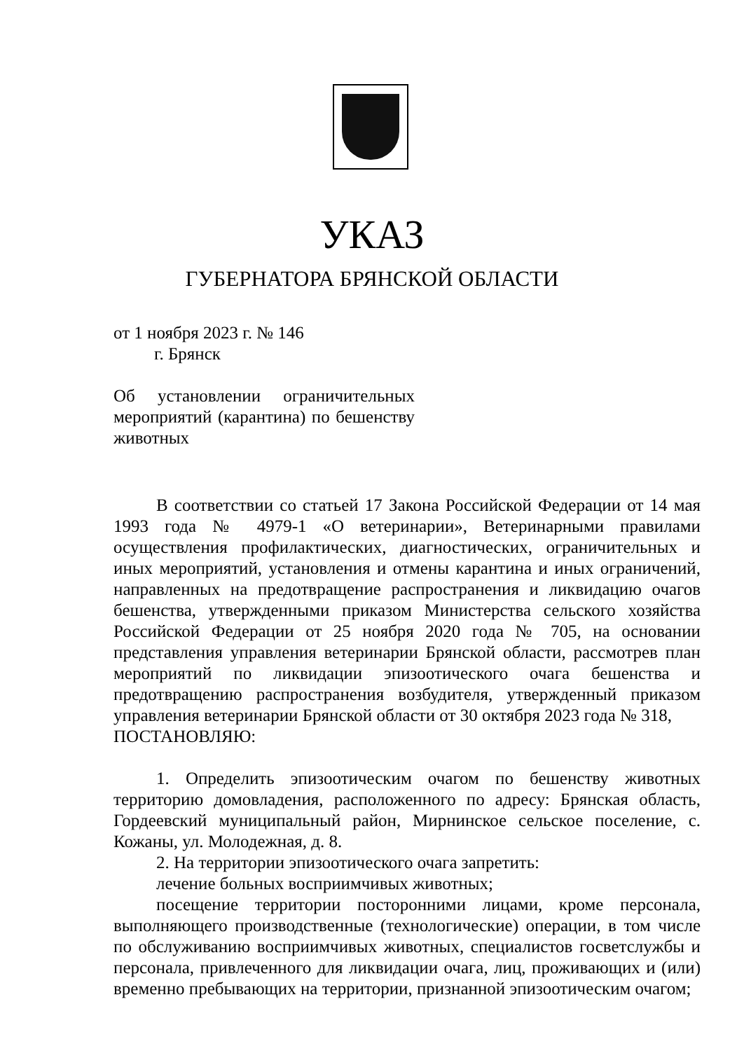УКАЗ
ГУБЕРНАТОРА БРЯНСКОЙ ОБЛАСТИ
от 1 ноября 2023 г. № 146
г. Брянск
Об установлении ограничительных мероприятий (карантина) по бешенству животных
В соответствии со статьей 17 Закона Российской Федерации от 14 мая 1993 года № 4979-1 «О ветеринарии», Ветеринарными правилами осуществления профилактических, диагностических, ограничительных и иных мероприятий, установления и отмены карантина и иных ограничений, направленных на предотвращение распространения и ликвидацию очагов бешенства, утвержденными приказом Министерства сельского хозяйства Российской Федерации от 25 ноября 2020 года № 705, на основании представления управления ветеринарии Брянской области, рассмотрев план мероприятий по ликвидации эпизоотического очага бешенства и предотвращению распространения возбудителя, утвержденный приказом управления ветеринарии Брянской области от 30 октября 2023 года № 318,
ПОСТАНОВЛЯЮ:
1. Определить эпизоотическим очагом по бешенству животных территорию домовладения, расположенного по адресу: Брянская область, Гордеевский муниципальный район, Мирнинское сельское поселение, с. Кожаны, ул. Молодежная, д. 8.
2. На территории эпизоотического очага запретить:
лечение больных восприимчивых животных;
посещение территории посторонними лицами, кроме персонала, выполняющего производственные (технологические) операции, в том числе по обслуживанию восприимчивых животных, специалистов госветслужбы и персонала, привлеченного для ликвидации очага, лиц, проживающих и (или) временно пребывающих на территории, признанной эпизоотическим очагом;